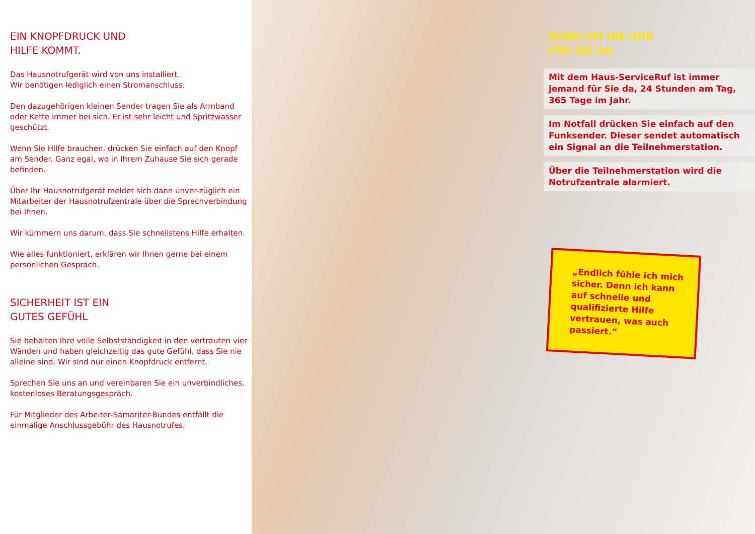EIN KNOPFDRUCK UND
HILFE KOMMT.
Das Hausnotrufgerät wird von uns installiert.
Wir benötigen lediglich einen Stromanschluss.
Den dazugehörigen kleinen Sender tragen Sie als Armband oder Kette immer bei sich. Er ist sehr leicht und Spritzwasser geschützt.
Wenn Sie Hilfe brauchen, drücken Sie einfach auf den Knopf am Sender. Ganz egal, wo in Ihrem Zuhause Sie sich gerade befinden.
Über Ihr Hausnotrufgerät meldet sich dann unver-züglich ein Mitarbeiter der Hausnotrufzentrale über die Sprechverbindung bei Ihnen.
Wir kümmern uns darum, dass Sie schnellstens Hilfe erhalten.
Wie alles funktioniert, erklären wir Ihnen gerne bei einem persönlichen Gespräch.
SICHERHEIT IST EIN
GUTES GEFÜHL
Sie behalten Ihre volle Selbstständigkeit in den vertrauten vier Wänden und haben gleichzeitig das gute Gefühl, dass Sie nie alleine sind. Wir sind nur einen Knopfdruck entfernt.
Sprechen Sie uns an und vereinbaren Sie ein unverbindliches, kostenloses Beratungsgespräch.
Für Mitglieder des Arbeiter-Samariter-Bundes entfällt die einmalige Anschlussgebühr des Hausnotrufes.
RUND UM DIE UHR
FÜR SIE DA.
Mit dem Haus-ServiceRuf ist immer jemand für Sie da, 24 Stunden am Tag, 365 Tage im Jahr.
Im Notfall drücken Sie einfach auf den Funksender. Dieser sendet automatisch ein Signal an die Teilnehmerstation.
Über die Teilnehmerstation wird die Notrufzentrale alarmiert.
„Endlich fühle ich mich sicher. Denn ich kann auf schnelle und qualifizierte Hilfe vertrauen, was auch passiert.“